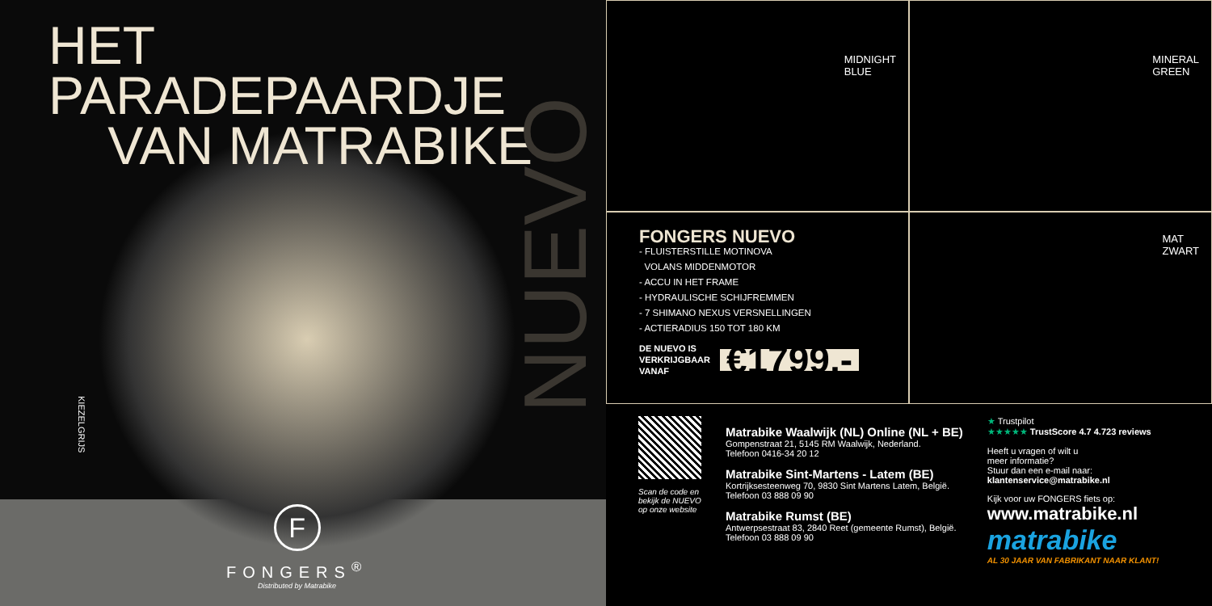HET PARADEPAARDJE
VAN MATRABIKE
NUEVO
KIEZELGRIJS
F
FONGERS<sup>®</sup>
Distributed by Matrabike
MIDNIGHT
BLUE
MINERAL
GREEN
FONGERS NUEVO
- FLUISTERSTILLE MOTINOVA
VOLANS MIDDENMOTOR
- ACCU IN HET FRAME
- HYDRAULISCHE SCHIJFREMMEN
- 7 SHIMANO NEXUS VERSNELLINGEN
- ACTIERADIUS 150 TOT 180 KM
DE NUEVO IS
VERKRIJGBAAR
VANAF
€1799,-
MAT
ZWART
Scan de code en
bekijk de NUEVO
op onze website
Matrabike Waalwijk (NL) Online (NL + BE)
Gompenstraat 21, 5145 RM Waalwijk, Nederland.
Telefoon 0416-34 20 12
Matrabike Sint-Martens - Latem (BE)
Kortrijksesteenweg 70, 9830 Sint Martens Latem, België.
Telefoon 03 888 09 90
Matrabike Rumst (BE)
Antwerpsestraat 83, 2840 Reet (gemeente Rumst), België.
Telefoon 03 888 09 90
★ Trustpilot
★★★★★ TrustScore 4.7 4.723 reviews
Heeft u vragen of wilt u
meer informatie?
Stuur dan een e-mail naar:
klantenservice@matrabike.nl
Kijk voor uw FONGERS fiets op:
www.matrabike.nl
matrabike
AL 30 JAAR VAN FABRIKANT NAAR KLANT!